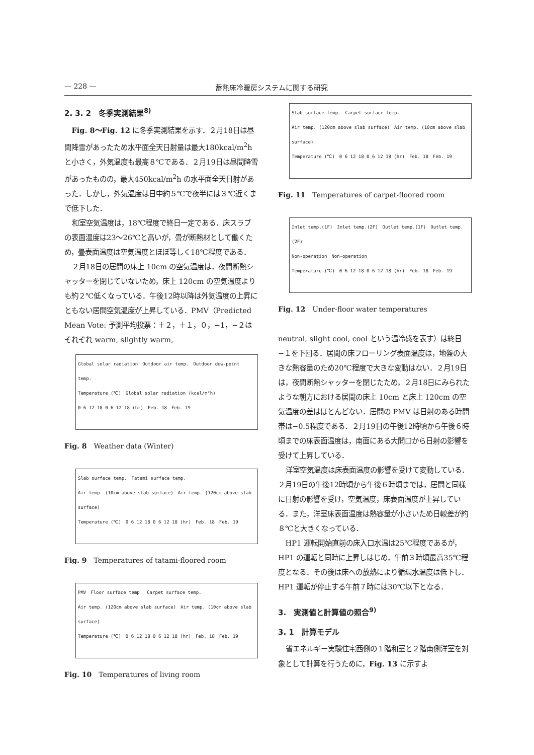— 228 — 蓄熱床冷暖房システムに関する研究
2. 3. 2　冬季実測結果<sup>8)</sup>
Fig. 8～Fig. 12 に冬季実測結果を示す．２月18日は昼間降雪があったため水平面全天日射量は最大180kcal/m<sup>2</sup>h と小さく，外気温度も最高８℃である．２月19日は昼間降雪があったものの，最大450kcal/m<sup>2</sup>h の水平面全天日射があった．しかし，外気温度は日中約５℃で夜半には３℃近くまで低下した．
和室空気温度は，18℃程度で終日一定である．床スラブの表面温度は23～26℃と高いが，畳が断熱材として働くため，畳表面温度は空気温度とほぼ等しく18℃程度である．
２月18日の居間の床上 10cm の空気温度は，夜間断熱シャッターを閉じていないため，床上 120cm の空気温度よりも約２℃低くなっている．午後12時以降は外気温度の上昇にともない居間空気温度が上昇している．PMV（Predicted Mean Vote: 予測平均投票：＋２，＋１，０，−1，−２はそれぞれ warm, slightly warm,
Global solar radiation　Outdoor air temp.　Outdoor dew-point temp.
Temperature (℃)　Global solar radiation (kcal/m²h)
0 6 12 18 0 6 12 18 (hr)　Feb. 18　Feb. 19
Fig. 8　Weather data (Winter)
Slab surface temp.　Tatami surface temp.
Air temp. (10cm above slab surface)　Air temp. (120cm above slab surface)
Temperature (℃)　0 6 12 18 0 6 12 18 (hr)　Feb. 18　Feb. 19
Fig. 9　Temperatures of tatami-floored room
PMV　Floor surface temp.　Carpet surface temp.
Air temp. (120cm above slab surface)　Air temp. (10cm above slab surface)
Temperature (℃)　0 6 12 18 0 6 12 18 (hr)　Feb. 18　Feb. 19
Fig. 10　Temperatures of living room
Slab surface temp.　Carpet surface temp.
Air temp. (120cm above slab surface)　Air temp. (10cm above slab surface)
Temperature (℃)　0 6 12 18 0 6 12 18 (hr)　Feb. 18　Feb. 19
Fig. 11　Temperatures of carpet-floored room
Inlet temp.(1F)　Inlet temp.(2F)　Outlet temp.(1F)　Outlet temp.(2F)
Non-operation　Non-operation
Temperature (℃)　0 6 12 18 0 6 12 18 (hr)　Feb. 18　Feb. 19
Fig. 12　Under-floor water temperatures
neutral, slight cool, cool という温冷感を表す）は終日−１を下回る．居間の床フローリング表面温度は，地盤の大きな熱容量のため20℃程度で大きな変動はない．２月19日は，夜間断熱シャッターを閉じたため，２月18日にみられたような朝方における居間の床上 10cm と床上 120cm の空気温度の差はほとんどない．居間の PMV は日射のある時間帯は−0.5程度である．２月19日の午後12時頃から午後６時頃までの床表面温度は，南面にある大開口から日射の影響を受けて上昇している．
洋室空気温度は床表面温度の影響を受けて変動している．２月19日の午後12時頃から午後６時頃までは，居間と同様に日射の影響を受け，空気温度，床表面温度が上昇している．また，洋室床表面温度は熱容量が小さいため日較差が約８℃と大きくなっている．
HP1 運転開始直前の床入口水温は25℃程度であるが，HP1 の運転と同時に上昇しはじめ，午前３時頃最高35℃程度となる．その後は床への放熱により循環水温度は低下し．HP1 運転が停止する午前７時には30℃以下となる．
3.　実測値と計算値の照合<sup>9)</sup>
3. 1　計算モデル
省エネルギー実験住宅西側の１階和室と２階南側洋室を対象として計算を行うために，Fig. 13 に示すよ